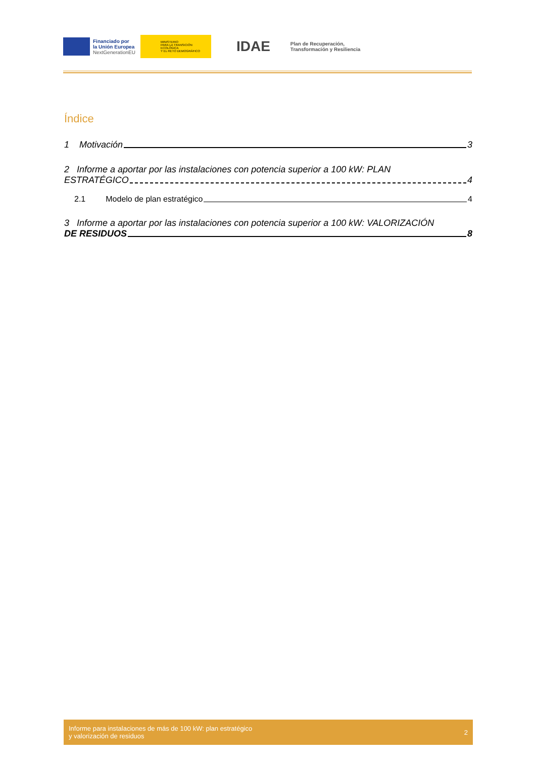Financiado por
la Unión Europea
NextGenerationEU
MINISTERIO
PARA LA TRANSICIÓN ECOLÓGICA
Y EL RETO DEMOGRÁFICO
IDAE
Plan de Recuperación,
Transformación y Resiliencia
Índice
1 Motivación 3
2 Informe a aportar por las instalaciones con potencia superior a 100 kW: PLAN
ESTRATÉGICO 4
2.1 Modelo de plan estratégico 4
3 Informe a aportar por las instalaciones con potencia superior a 100 kW: VALORIZACIÓN
DE RESIDUOS 8
Informe para instalaciones de más de 100 kW: plan estratégico
y valorización de residuos 2